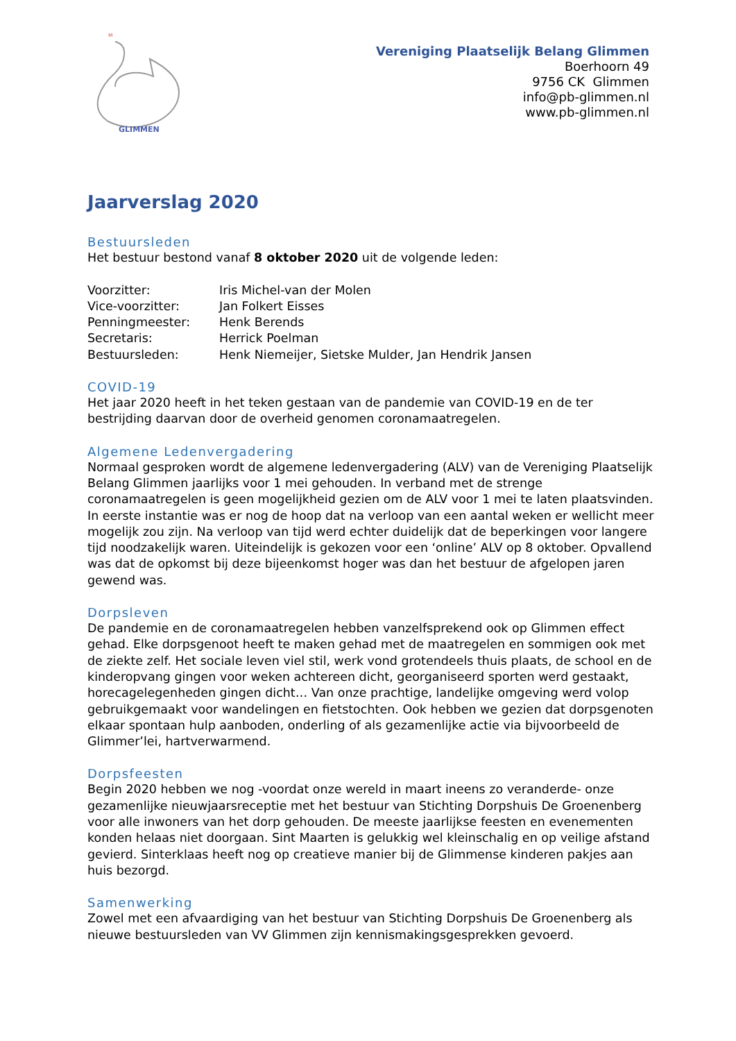ᴹ
GLIMMEN
Vereniging Plaatselijk Belang Glimmen
Boerhoorn 49
9756 CK Glimmen
info@pb-glimmen.nl
www.pb-glimmen.nl
Jaarverslag 2020
Bestuursleden
Het bestuur bestond vanaf 8 oktober 2020 uit de volgende leden:
Voorzitter: Iris Michel-van der Molen
Vice-voorzitter: Jan Folkert Eisses
Penningmeester: Henk Berends
Secretaris: Herrick Poelman
Bestuursleden: Henk Niemeijer, Sietske Mulder, Jan Hendrik Jansen
COVID-19
Het jaar 2020 heeft in het teken gestaan van de pandemie van COVID-19 en de ter bestrijding daarvan door de overheid genomen coronamaatregelen.
Algemene Ledenvergadering
Normaal gesproken wordt de algemene ledenvergadering (ALV) van de Vereniging Plaatselijk Belang Glimmen jaarlijks voor 1 mei gehouden. In verband met de strenge coronamaatregelen is geen mogelijkheid gezien om de ALV voor 1 mei te laten plaatsvinden. In eerste instantie was er nog de hoop dat na verloop van een aantal weken er wellicht meer mogelijk zou zijn. Na verloop van tijd werd echter duidelijk dat de beperkingen voor langere tijd noodzakelijk waren. Uiteindelijk is gekozen voor een ‘online’ ALV op 8 oktober. Opvallend was dat de opkomst bij deze bijeenkomst hoger was dan het bestuur de afgelopen jaren gewend was.
Dorpsleven
De pandemie en de coronamaatregelen hebben vanzelfsprekend ook op Glimmen effect gehad. Elke dorpsgenoot heeft te maken gehad met de maatregelen en sommigen ook met de ziekte zelf. Het sociale leven viel stil, werk vond grotendeels thuis plaats, de school en de kinderopvang gingen voor weken achtereen dicht, georganiseerd sporten werd gestaakt, horecagelegenheden gingen dicht… Van onze prachtige, landelijke omgeving werd volop gebruikgemaakt voor wandelingen en fietstochten. Ook hebben we gezien dat dorpsgenoten elkaar spontaan hulp aanboden, onderling of als gezamenlijke actie via bijvoorbeeld de Glimmer’lei, hartverwarmend.
Dorpsfeesten
Begin 2020 hebben we nog -voordat onze wereld in maart ineens zo veranderde- onze gezamenlijke nieuwjaarsreceptie met het bestuur van Stichting Dorpshuis De Groenenberg voor alle inwoners van het dorp gehouden. De meeste jaarlijkse feesten en evenementen konden helaas niet doorgaan. Sint Maarten is gelukkig wel kleinschalig en op veilige afstand gevierd. Sinterklaas heeft nog op creatieve manier bij de Glimmense kinderen pakjes aan huis bezorgd.
Samenwerking
Zowel met een afvaardiging van het bestuur van Stichting Dorpshuis De Groenenberg als nieuwe bestuursleden van VV Glimmen zijn kennismakingsgesprekken gevoerd.